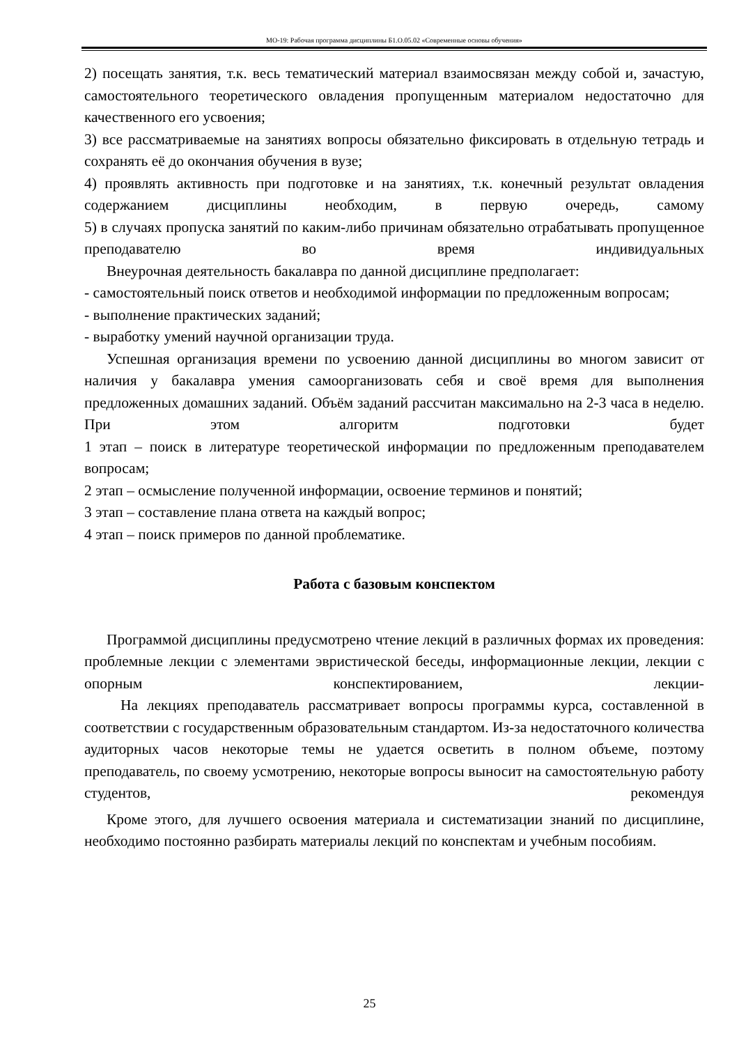МО-19: Рабочая программа дисциплины Б1.О.05.02 «Современные основы обучения»
2) посещать занятия, т.к. весь тематический материал взаимосвязан между собой и, зачастую, самостоятельного теоретического овладения пропущенным материалом недостаточно для качественного его усвоения;
3) все рассматриваемые на занятиях вопросы обязательно фиксировать в отдельную тетрадь и сохранять её до окончания обучения в вузе;
4) проявлять активность при подготовке и на занятиях, т.к. конечный результат овладения содержанием дисциплины необходим, в первую очередь, самому
5) в случаях пропуска занятий по каким-либо причинам обязательно отрабатывать пропущенное преподавателю во время индивидуальных
Внеурочная деятельность бакалавра по данной дисциплине предполагает:
- самостоятельный поиск ответов и необходимой информации по предложенным вопросам;
- выполнение практических заданий;
- выработку умений научной организации труда.
Успешная организация времени по усвоению данной дисциплины во многом зависит от наличия у бакалавра умения самоорганизовать себя и своё время для выполнения предложенных домашних заданий. Объём заданий рассчитан максимально на 2-3 часа в неделю. При этом алгоритм подготовки будет
1 этап – поиск в литературе теоретической информации по предложенным преподавателем вопросам;
2 этап – осмысление полученной информации, освоение терминов и понятий;
3 этап – составление плана ответа на каждый вопрос;
4 этап – поиск примеров по данной проблематике.
Работа с базовым конспектом
Программой дисциплины предусмотрено чтение лекций в различных формах их проведения: проблемные лекции с элементами эвристической беседы, информационные лекции, лекции с опорным конспектированием, лекции-
На лекциях преподаватель рассматривает вопросы программы курса, составленной в соответствии с государственным образовательным стандартом. Из-за недостаточного количества аудиторных часов некоторые темы не удается осветить в полном объеме, поэтому преподаватель, по своему усмотрению, некоторые вопросы выносит на самостоятельную работу студентов, рекомендуя
Кроме этого, для лучшего освоения материала и систематизации знаний по дисциплине, необходимо постоянно разбирать материалы лекций по конспектам и учебным пособиям.
25